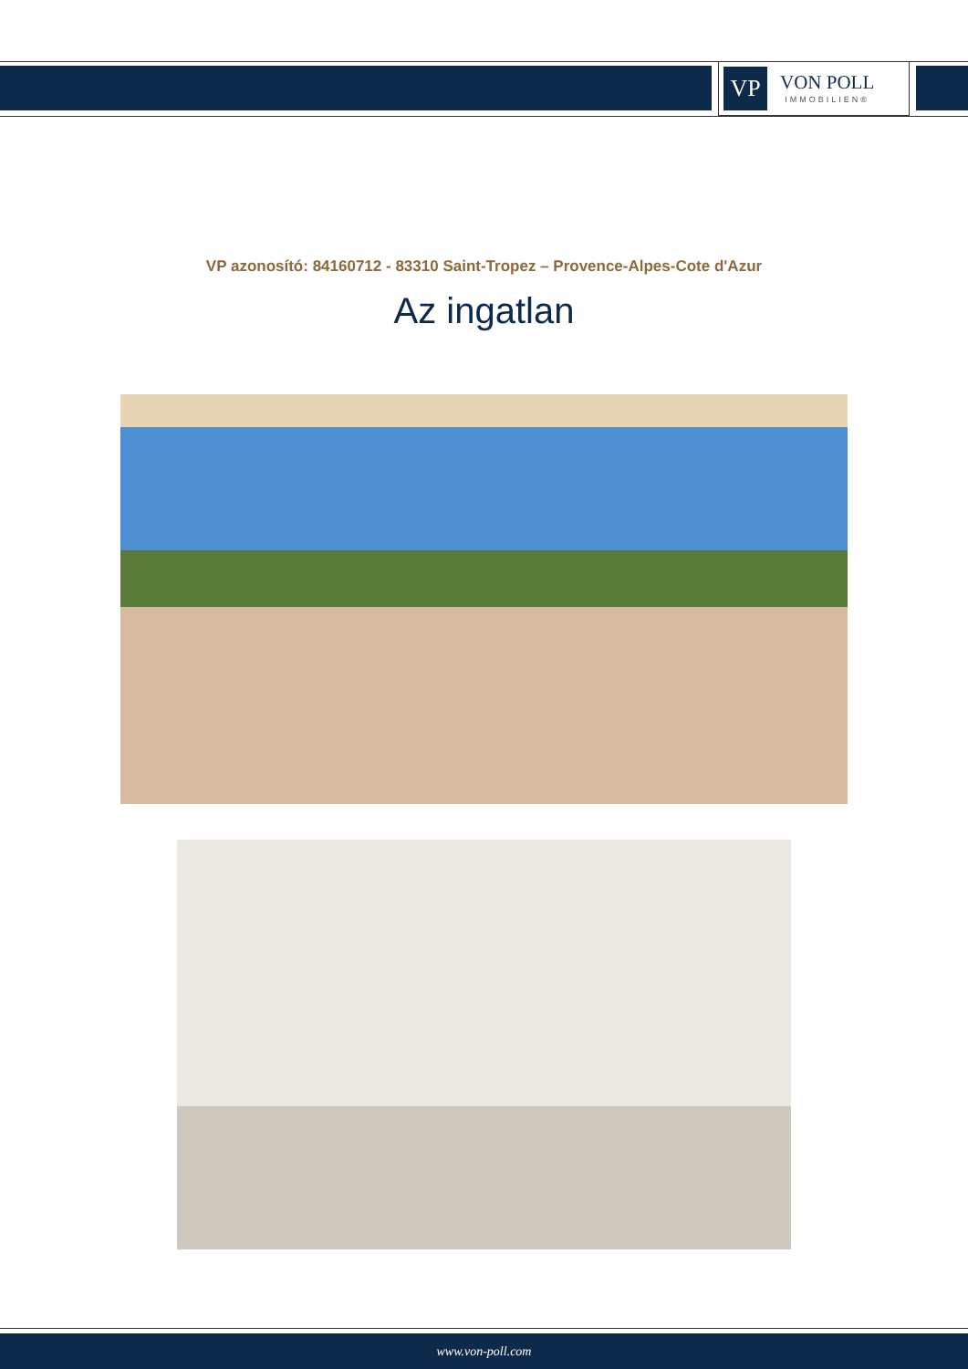VP
VON POLL
IMMOBILIEN®
VP azonosító: 84160712 - 83310 Saint-Tropez – Provence-Alpes-Cote d'Azur
Az ingatlan
www.von-poll.com